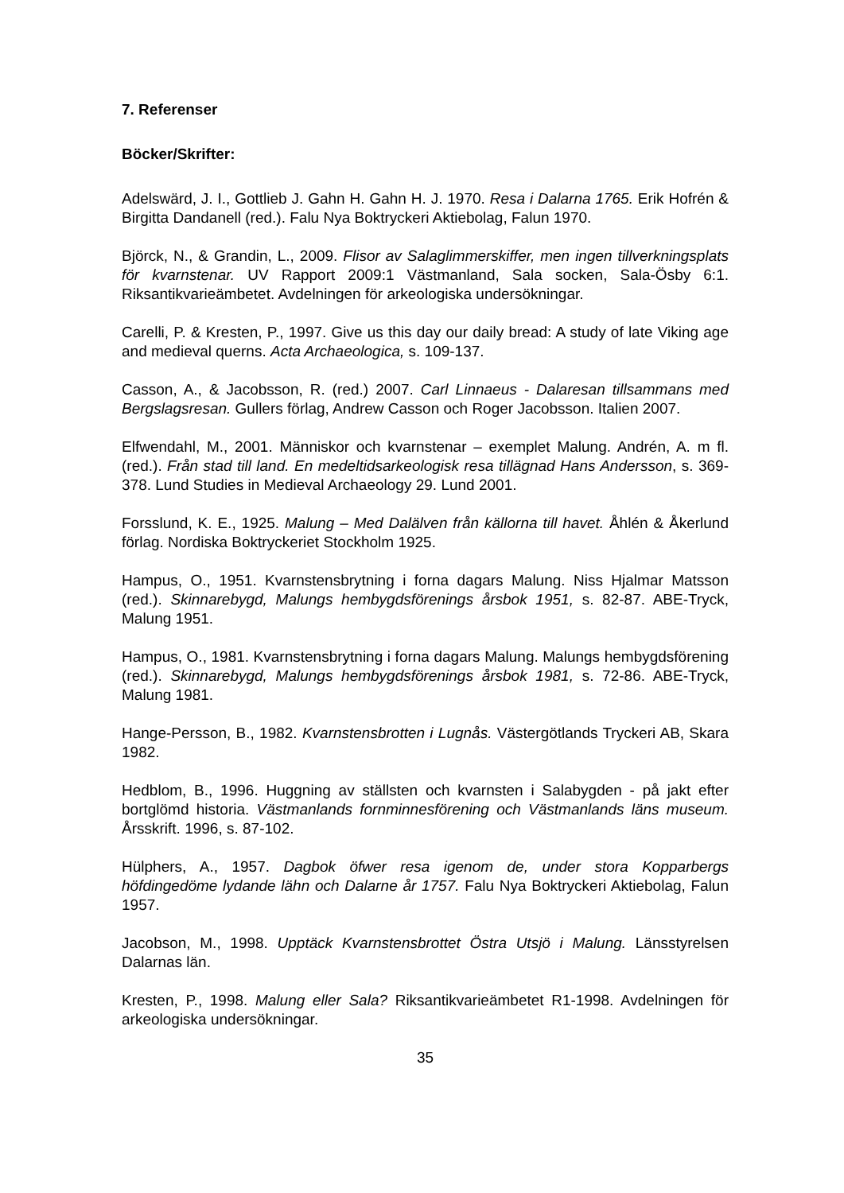7. Referenser
Böcker/Skrifter:
Adelswärd, J. I., Gottlieb J. Gahn H. Gahn H. J. 1970. Resa i Dalarna 1765. Erik Hofrén & Birgitta Dandanell (red.). Falu Nya Boktryckeri Aktiebolag, Falun 1970.
Björck, N., & Grandin, L., 2009. Flisor av Salaglimmerskiffer, men ingen tillverkningsplats för kvarnstenar. UV Rapport 2009:1 Västmanland, Sala socken, Sala-Ösby 6:1. Riksantikvarieämbetet. Avdelningen för arkeologiska undersökningar.
Carelli, P. & Kresten, P., 1997. Give us this day our daily bread: A study of late Viking age and medieval querns. Acta Archaeologica, s. 109-137.
Casson, A., & Jacobsson, R. (red.) 2007. Carl Linnaeus - Dalaresan tillsammans med Bergslagsresan. Gullers förlag, Andrew Casson och Roger Jacobsson. Italien 2007.
Elfwendahl, M., 2001. Människor och kvarnstenar – exemplet Malung. Andrén, A. m fl. (red.). Från stad till land. En medeltidsarkeologisk resa tillägnad Hans Andersson, s. 369-378. Lund Studies in Medieval Archaeology 29. Lund 2001.
Forsslund, K. E., 1925. Malung – Med Dalälven från källorna till havet. Åhlén & Åkerlund förlag. Nordiska Boktryckeriet Stockholm 1925.
Hampus, O., 1951. Kvarnstensbrytning i forna dagars Malung. Niss Hjalmar Matsson (red.). Skinnarebygd, Malungs hembygdsförenings årsbok 1951, s. 82-87. ABE-Tryck, Malung 1951.
Hampus, O., 1981. Kvarnstensbrytning i forna dagars Malung. Malungs hembygdsförening (red.). Skinnarebygd, Malungs hembygdsförenings årsbok 1981, s. 72-86. ABE-Tryck, Malung 1981.
Hange-Persson, B., 1982. Kvarnstensbrotten i Lugnås. Västergötlands Tryckeri AB, Skara 1982.
Hedblom, B., 1996. Huggning av ställsten och kvarnsten i Salabygden - på jakt efter bortglömd historia. Västmanlands fornminnesförening och Västmanlands läns museum. Årsskrift. 1996, s. 87-102.
Hülphers, A., 1957. Dagbok öfwer resa igenom de, under stora Kopparbergs höfdingedöme lydande lähn och Dalarne år 1757. Falu Nya Boktryckeri Aktiebolag, Falun 1957.
Jacobson, M., 1998. Upptäck Kvarnstensbrottet Östra Utsjö i Malung. Länsstyrelsen Dalarnas län.
Kresten, P., 1998. Malung eller Sala? Riksantikvarieämbetet R1-1998. Avdelningen för arkeologiska undersökningar.
35